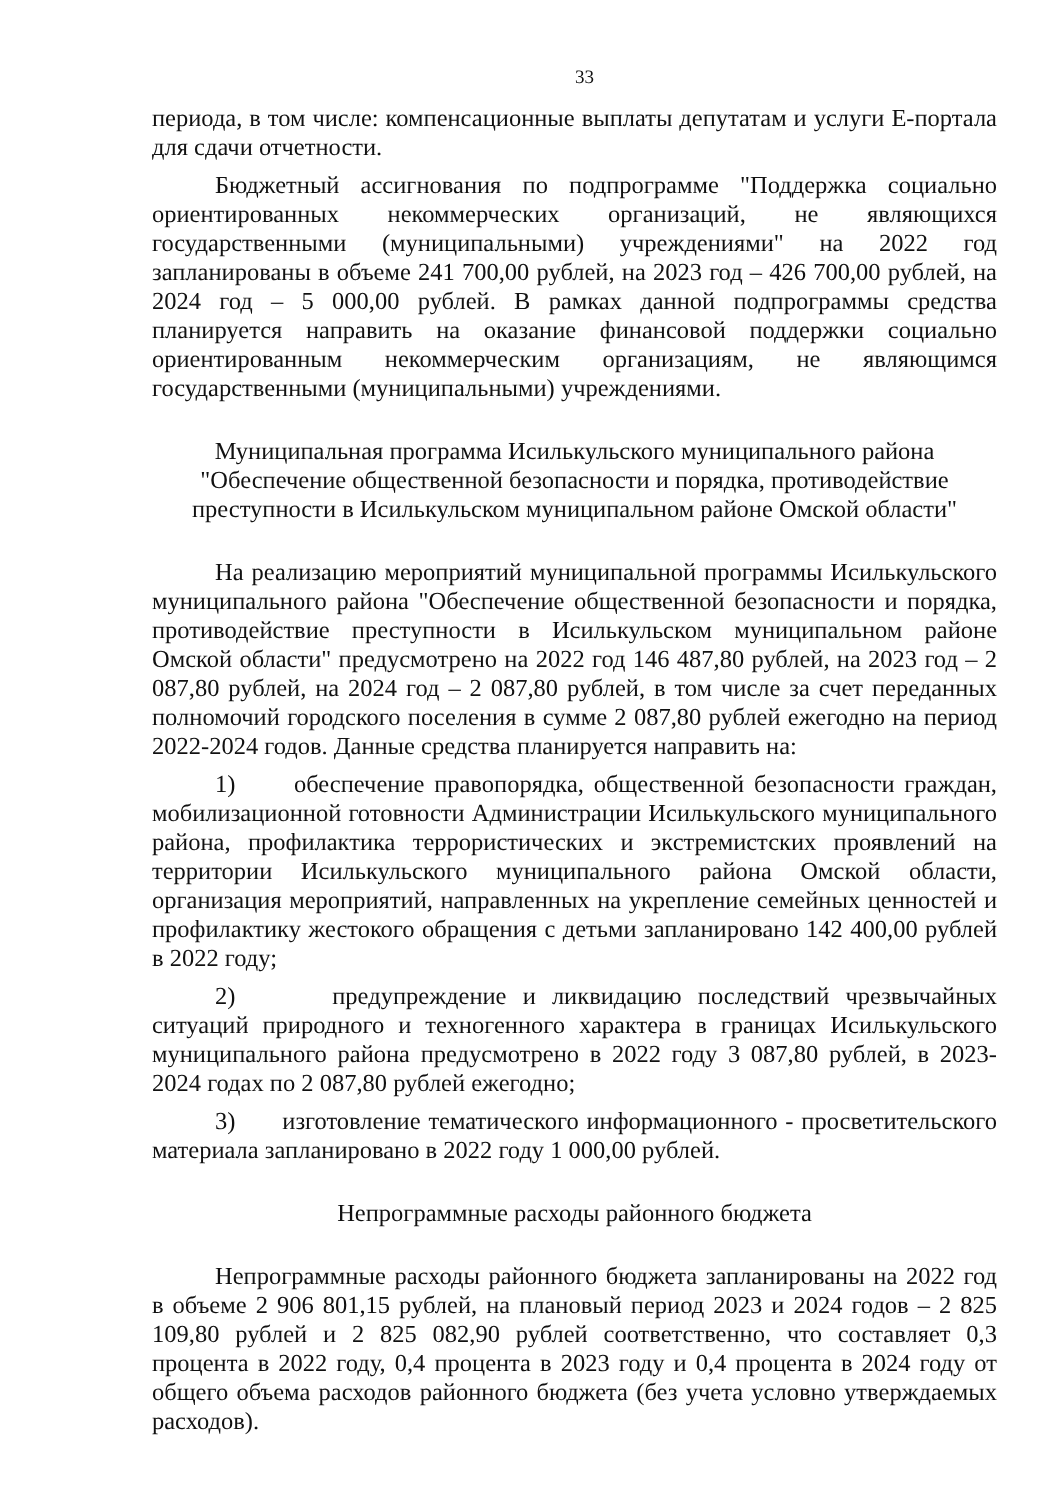33
периода, в том числе: компенсационные выплаты депутатам и услуги Е-портала для сдачи отчетности.
Бюджетный ассигнования по подпрограмме "Поддержка социально ориентированных некоммерческих организаций, не являющихся государственными (муниципальными) учреждениями" на 2022 год запланированы в объеме 241 700,00 рублей, на 2023 год – 426 700,00 рублей, на 2024 год – 5 000,00 рублей. В рамках данной подпрограммы средства планируется направить на оказание финансовой поддержки социально ориентированным некоммерческим организациям, не являющимся государственными (муниципальными) учреждениями.
Муниципальная программа Исилькульского муниципального района
"Обеспечение общественной безопасности и порядка, противодействие
преступности в Исилькульском муниципальном районе Омской области"
На реализацию мероприятий муниципальной программы Исилькульского муниципального района "Обеспечение общественной безопасности и порядка, противодействие преступности в Исилькульском муниципальном районе Омской области" предусмотрено на 2022 год 146 487,80 рублей, на 2023 год – 2 087,80 рублей, на 2024 год – 2 087,80 рублей, в том числе за счет переданных полномочий городского поселения в сумме 2 087,80 рублей ежегодно на период 2022-2024 годов. Данные средства планируется направить на:
1) обеспечение правопорядка, общественной безопасности граждан, мобилизационной готовности Администрации Исилькульского муниципального района, профилактика террористических и экстремистских проявлений на территории Исилькульского муниципального района Омской области, организация мероприятий, направленных на укрепление семейных ценностей и профилактику жестокого обращения с детьми запланировано 142 400,00 рублей в 2022 году;
2) предупреждение и ликвидацию последствий чрезвычайных ситуаций природного и техногенного характера в границах Исилькульского муниципального района предусмотрено в 2022 году 3 087,80 рублей, в 2023-2024 годах по 2 087,80 рублей ежегодно;
3) изготовление тематического информационного - просветительского материала запланировано в 2022 году 1 000,00 рублей.
Непрограммные расходы районного бюджета
Непрограммные расходы районного бюджета запланированы на 2022 год в объеме 2 906 801,15 рублей, на плановый период 2023 и 2024 годов – 2 825 109,80 рублей и 2 825 082,90 рублей соответственно, что составляет 0,3 процента в 2022 году, 0,4 процента в 2023 году и 0,4 процента в 2024 году от общего объема расходов районного бюджета (без учета условно утверждаемых расходов).